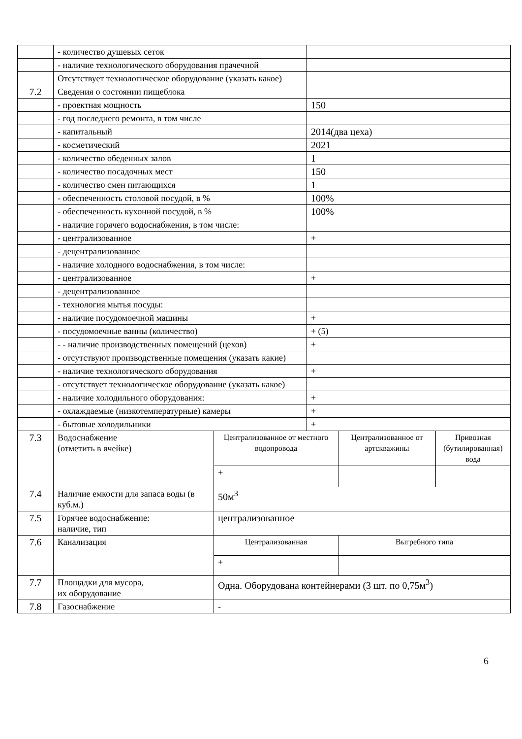| | - количество душевых сеток | | | | |
| | - наличие технологического оборудования прачечной | | | | |
| | Отсутствует технологическое оборудование (указать какое) | | | | |
| 7.2 | Сведения о состоянии пищеблока | | | | |
| | - проектная мощность | | 150 | | |
| | - год последнего ремонта, в том числе | | | | |
| | - капитальный | | 2014(два цеха) | | |
| | - косметический | | 2021 | | |
| | - количество обеденных залов | | 1 | | |
| | - количество посадочных мест | | 150 | | |
| | - количество смен питающихся | | 1 | | |
| | - обеспеченность столовой посудой, в % | | 100% | | |
| | - обеспеченность кухонной посудой, в % | | 100% | | |
| | - наличие горячего водоснабжения, в том числе: | | | | |
| | - централизованное | | + | | |
| | - децентрализованное | | | | |
| | - наличие холодного водоснабжения, в том числе: | | | | |
| | - централизованное | | + | | |
| | - децентрализованное | | | | |
| | - технология мытья посуды: | | | | |
| | - наличие посудомоечной машины | | + | | |
| | - посудомоечные ванны (количество) | | + (5) | | |
| | - - наличие производственных помещений (цехов) | | + | | |
| | - отсутствуют производственные помещения (указать какие) | | | | |
| | - наличие технологического оборудования | | + | | |
| | - отсутствует технологическое оборудование (указать какое) | | | | |
| | - наличие холодильного оборудования: | | + | | |
| | - охлаждаемые (низкотемпературные) камеры | | + | | |
| | - бытовые холодильники | | + | | |
| 7.3 | Водоснабжение (отметить в ячейке) | Централизованное от местного водопровода | | Централизованное от артскважины | Привозная (бутилированная) вода |
| | | + | | | |
| 7.4 | Наличие емкости для запаса воды (в куб.м.) | 50м<sup>3</sup> | | | |
| 7.5 | Горячее водоснабжение: наличие, тип | централизованное | | | |
| 7.6 | Канализация | Централизованная | | Выгребного типа | |
| | | + | | | |
| 7.7 | Площадки для мусора, их оборудование | Одна. Оборудована контейнерами (3 шт. по 0,75м<sup>3</sup>) | | | |
| 7.8 | Газоснабжение | - | | | |
6